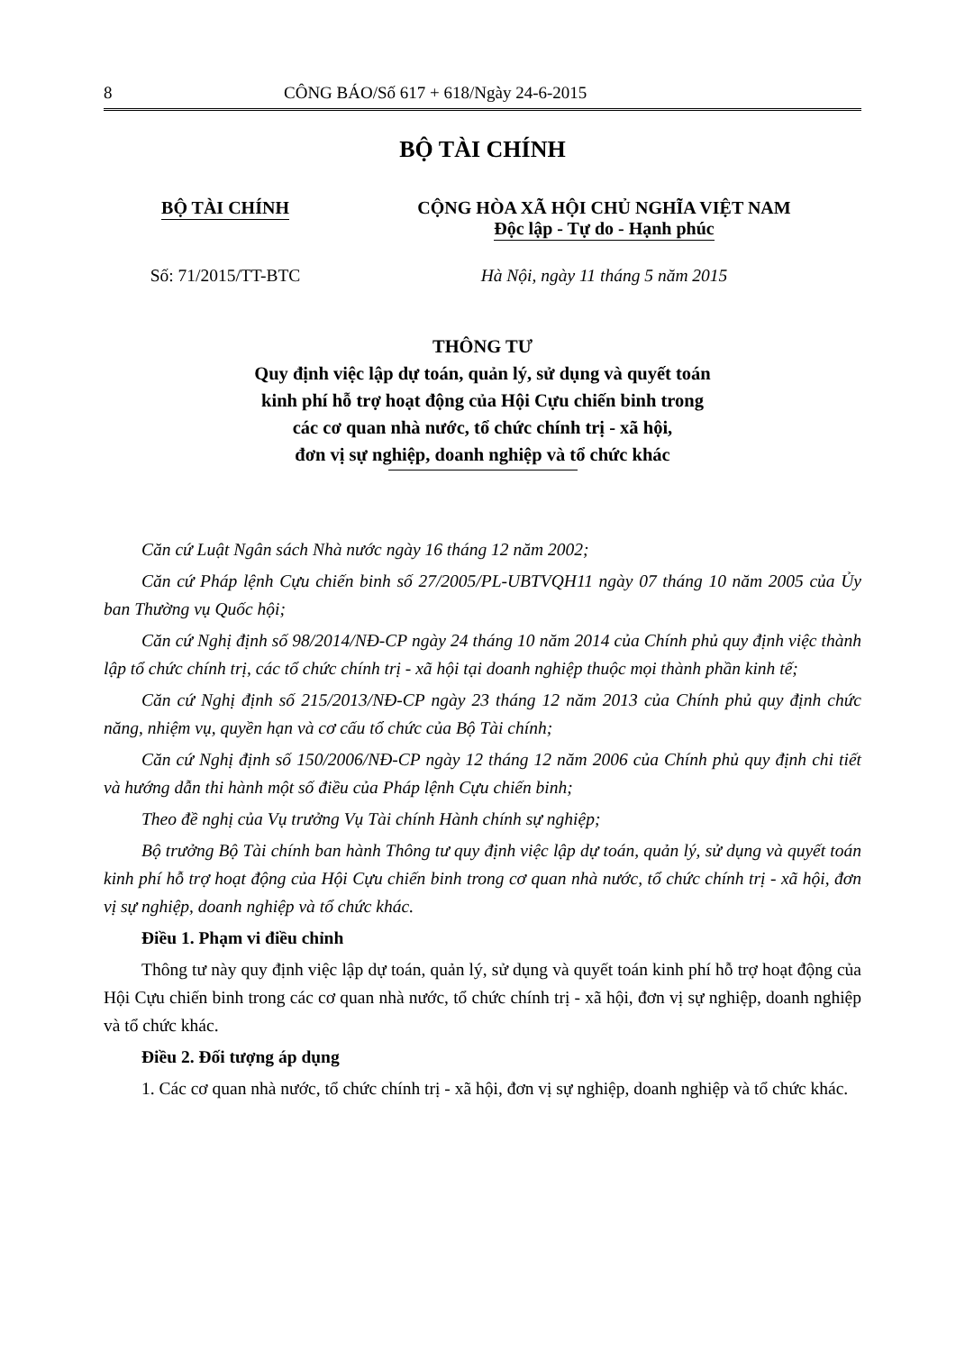8 CÔNG BÁO/Số 617 + 618/Ngày 24-6-2015
BỘ TÀI CHÍNH
BỘ TÀI CHÍNH CỘNG HÒA XÃ HỘI CHỦ NGHĨA VIỆT NAM
Độc lập - Tự do - Hạnh phúc
Số: 71/2015/TT-BTC Hà Nội, ngày 11 tháng 5 năm 2015
THÔNG TƯ
Quy định việc lập dự toán, quản lý, sử dụng và quyết toán
kinh phí hỗ trợ hoạt động của Hội Cựu chiến binh trong
các cơ quan nhà nước, tổ chức chính trị - xã hội,
đơn vị sự nghiệp, doanh nghiệp và tổ chức khác
Căn cứ Luật Ngân sách Nhà nước ngày 16 tháng 12 năm 2002;
Căn cứ Pháp lệnh Cựu chiến binh số 27/2005/PL-UBTVQH11 ngày 07 tháng 10 năm 2005 của Ủy ban Thường vụ Quốc hội;
Căn cứ Nghị định số 98/2014/NĐ-CP ngày 24 tháng 10 năm 2014 của Chính phủ quy định việc thành lập tổ chức chính trị, các tổ chức chính trị - xã hội tại doanh nghiệp thuộc mọi thành phần kinh tế;
Căn cứ Nghị định số 215/2013/NĐ-CP ngày 23 tháng 12 năm 2013 của Chính phủ quy định chức năng, nhiệm vụ, quyền hạn và cơ cấu tổ chức của Bộ Tài chính;
Căn cứ Nghị định số 150/2006/NĐ-CP ngày 12 tháng 12 năm 2006 của Chính phủ quy định chi tiết và hướng dẫn thi hành một số điều của Pháp lệnh Cựu chiến binh;
Theo đề nghị của Vụ trưởng Vụ Tài chính Hành chính sự nghiệp;
Bộ trưởng Bộ Tài chính ban hành Thông tư quy định việc lập dự toán, quản lý, sử dụng và quyết toán kinh phí hỗ trợ hoạt động của Hội Cựu chiến binh trong cơ quan nhà nước, tổ chức chính trị - xã hội, đơn vị sự nghiệp, doanh nghiệp và tổ chức khác.
Điều 1. Phạm vi điều chỉnh
Thông tư này quy định việc lập dự toán, quản lý, sử dụng và quyết toán kinh phí hỗ trợ hoạt động của Hội Cựu chiến binh trong các cơ quan nhà nước, tổ chức chính trị - xã hội, đơn vị sự nghiệp, doanh nghiệp và tổ chức khác.
Điều 2. Đối tượng áp dụng
1. Các cơ quan nhà nước, tổ chức chính trị - xã hội, đơn vị sự nghiệp, doanh nghiệp và tổ chức khác.